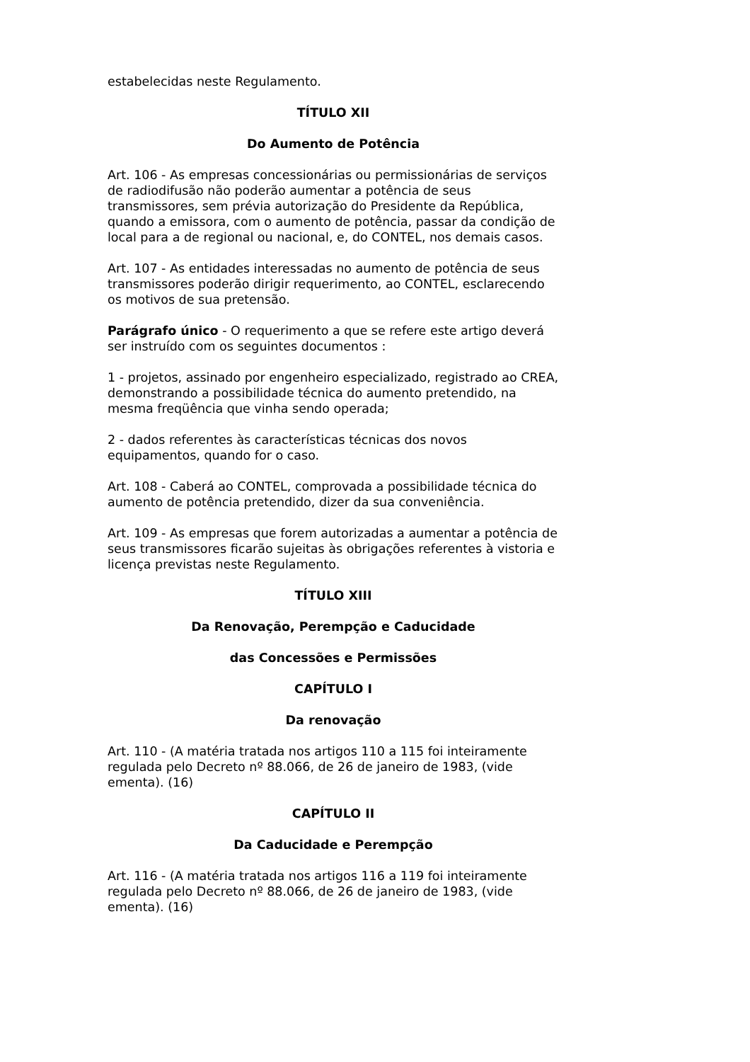estabelecidas neste Regulamento.
TÍTULO XII
Do Aumento de Potência
Art. 106 - As empresas concessionárias ou permissionárias de serviços de radiodifusão não poderão aumentar a potência de seus transmissores, sem prévia autorização do Presidente da República, quando a emissora, com o aumento de potência, passar da condição de local para a de regional ou nacional, e, do CONTEL, nos demais casos.
Art. 107 - As entidades interessadas no aumento de potência de seus transmissores poderão dirigir requerimento, ao CONTEL, esclarecendo os motivos de sua pretensão.
Parágrafo único - O requerimento a que se refere este artigo deverá ser instruído com os seguintes documentos :
1 - projetos, assinado por engenheiro especializado, registrado ao CREA, demonstrando a possibilidade técnica do aumento pretendido, na mesma freqüência que vinha sendo operada;
2 - dados referentes às características técnicas dos novos equipamentos, quando for o caso.
Art. 108 - Caberá ao CONTEL, comprovada a possibilidade técnica do aumento de potência pretendido, dizer da sua conveniência.
Art. 109 - As empresas que forem autorizadas a aumentar a potência de seus transmissores ficarão sujeitas às obrigações referentes à vistoria e licença previstas neste Regulamento.
TÍTULO XIII
Da Renovação, Perempção e Caducidade
das Concessões e Permissões
CAPÍTULO I
Da renovação
Art. 110 - (A matéria tratada nos artigos 110 a 115 foi inteiramente regulada pelo Decreto nº 88.066, de 26 de janeiro de 1983, (vide ementa). (16)
CAPÍTULO II
Da Caducidade e Perempção
Art. 116 - (A matéria tratada nos artigos 116 a 119 foi inteiramente regulada pelo Decreto nº 88.066, de 26 de janeiro de 1983, (vide ementa). (16)